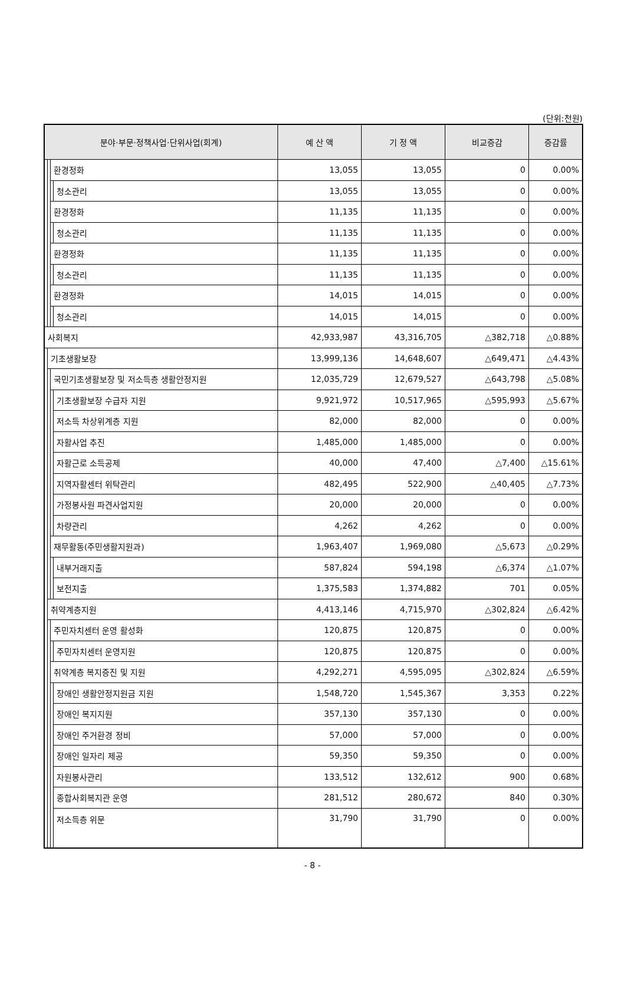(단위:천원)
| 분야·부문·정책사업·단위사업(회계) | | | | 예 산 액 | 기 정 액 | 비교증감 | 증감률 |
| --- | --- | --- | --- | --- | --- | --- | --- |
| | | 환경정화 | | 13,055 | 13,055 | 0 | 0.00% |
| | | | 청소관리 | 13,055 | 13,055 | 0 | 0.00% |
| | | 환경정화 | | 11,135 | 11,135 | 0 | 0.00% |
| | | | 청소관리 | 11,135 | 11,135 | 0 | 0.00% |
| | | 환경정화 | | 11,135 | 11,135 | 0 | 0.00% |
| | | | 청소관리 | 11,135 | 11,135 | 0 | 0.00% |
| | | 환경정화 | | 14,015 | 14,015 | 0 | 0.00% |
| | | | 청소관리 | 14,015 | 14,015 | 0 | 0.00% |
| 사회복지 | | | | 42,933,987 | 43,316,705 | △382,718 | △0.88% |
| | 기초생활보장 | | | 13,999,136 | 14,648,607 | △649,471 | △4.43% |
| | | 국민기초생활보장 및 저소득층 생활안정지원 | | 12,035,729 | 12,679,527 | △643,798 | △5.08% |
| | | | 기초생활보장 수급자 지원 | 9,921,972 | 10,517,965 | △595,993 | △5.67% |
| | | | 저소득 차상위계층 지원 | 82,000 | 82,000 | 0 | 0.00% |
| | | | 자활사업 추진 | 1,485,000 | 1,485,000 | 0 | 0.00% |
| | | | 자활근로 소득공제 | 40,000 | 47,400 | △7,400 | △15.61% |
| | | | 지역자활센터 위탁관리 | 482,495 | 522,900 | △40,405 | △7.73% |
| | | | 가정봉사원 파견사업지원 | 20,000 | 20,000 | 0 | 0.00% |
| | | | 차량관리 | 4,262 | 4,262 | 0 | 0.00% |
| | | 재무활동(주민생활지원과) | | 1,963,407 | 1,969,080 | △5,673 | △0.29% |
| | | | 내부거래지출 | 587,824 | 594,198 | △6,374 | △1.07% |
| | | | 보전지출 | 1,375,583 | 1,374,882 | 701 | 0.05% |
| | 취약계층지원 | | | 4,413,146 | 4,715,970 | △302,824 | △6.42% |
| | | 주민자치센터 운영 활성화 | | 120,875 | 120,875 | 0 | 0.00% |
| | | | 주민자치센터 운영지원 | 120,875 | 120,875 | 0 | 0.00% |
| | | 취약계층 복지증진 및 지원 | | 4,292,271 | 4,595,095 | △302,824 | △6.59% |
| | | | 장애인 생활안정지원금 지원 | 1,548,720 | 1,545,367 | 3,353 | 0.22% |
| | | | 장애인 복지지원 | 357,130 | 357,130 | 0 | 0.00% |
| | | | 장애인 주거환경 정비 | 57,000 | 57,000 | 0 | 0.00% |
| | | | 장애인 일자리 제공 | 59,350 | 59,350 | 0 | 0.00% |
| | | | 자원봉사관리 | 133,512 | 132,612 | 900 | 0.68% |
| | | | 종합사회복지관 운영 | 281,512 | 280,672 | 840 | 0.30% |
| | | | 저소득층 위문 | 31,790 | 31,790 | 0 | 0.00% |
- 8 -